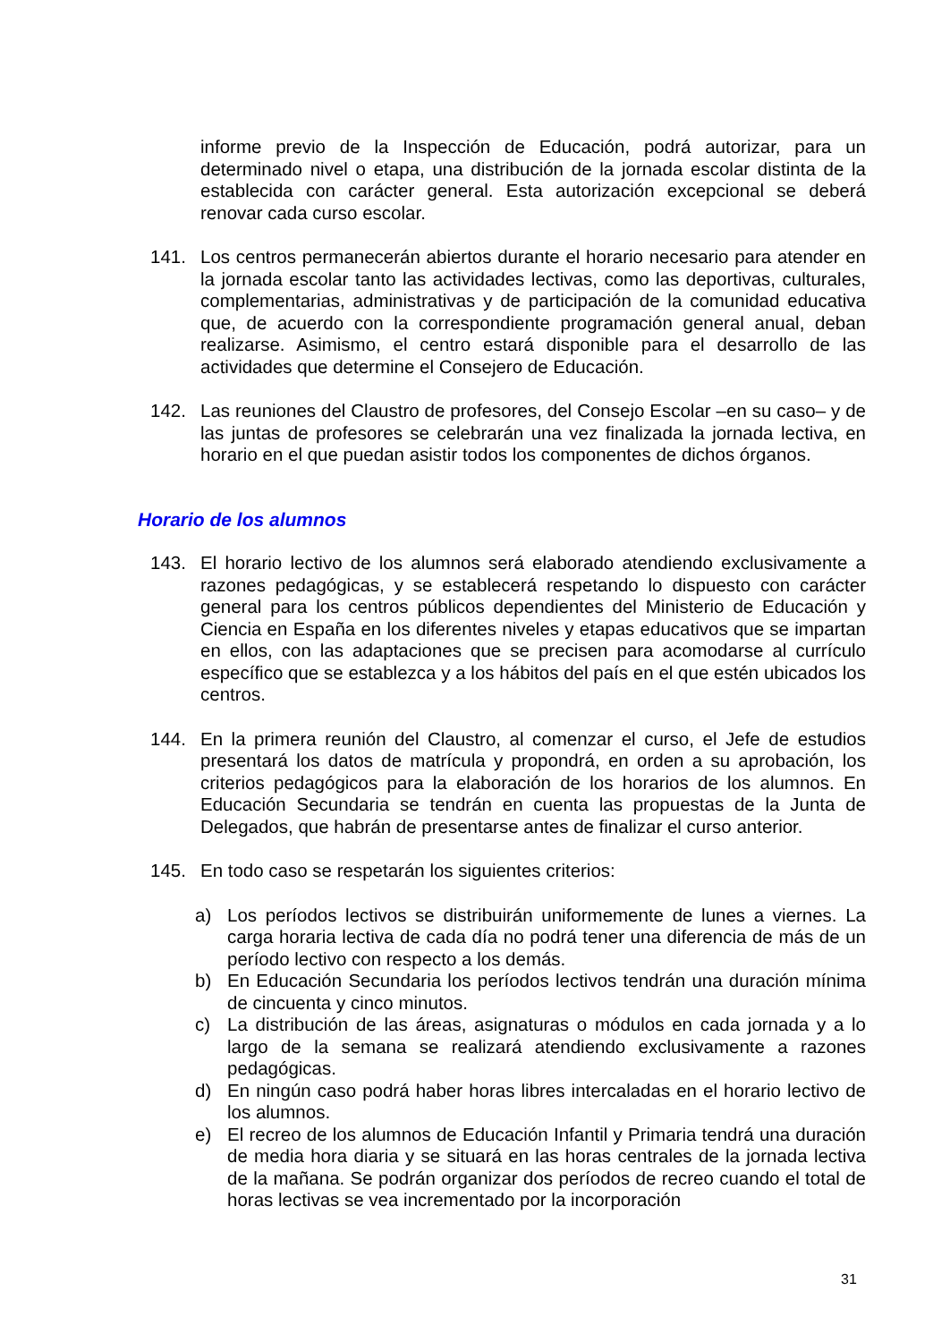informe previo de la Inspección de Educación, podrá autorizar, para un determinado nivel o etapa, una distribución de la jornada escolar distinta de la establecida con carácter general. Esta autorización excepcional se deberá renovar cada curso escolar.
141. Los centros permanecerán abiertos durante el horario necesario para atender en la jornada escolar tanto las actividades lectivas, como las deportivas, culturales, complementarias, administrativas y de participación de la comunidad educativa que, de acuerdo con la correspondiente programación general anual, deban realizarse. Asimismo, el centro estará disponible para el desarrollo de las actividades que determine el Consejero de Educación.
142. Las reuniones del Claustro de profesores, del Consejo Escolar –en su caso– y de las juntas de profesores se celebrarán una vez finalizada la jornada lectiva, en horario en el que puedan asistir todos los componentes de dichos órganos.
Horario de los alumnos
143. El horario lectivo de los alumnos será elaborado atendiendo exclusivamente a razones pedagógicas, y se establecerá respetando lo dispuesto con carácter general para los centros públicos dependientes del Ministerio de Educación y Ciencia en España en los diferentes niveles y etapas educativos que se impartan en ellos, con las adaptaciones que se precisen para acomodarse al currículo específico que se establezca y a los hábitos del país en el que estén ubicados los centros.
144. En la primera reunión del Claustro, al comenzar el curso, el Jefe de estudios presentará los datos de matrícula y propondrá, en orden a su aprobación, los criterios pedagógicos para la elaboración de los horarios de los alumnos. En Educación Secundaria se tendrán en cuenta las propuestas de la Junta de Delegados, que habrán de presentarse antes de finalizar el curso anterior.
145. En todo caso se respetarán los siguientes criterios:
a) Los períodos lectivos se distribuirán uniformemente de lunes a viernes. La carga horaria lectiva de cada día no podrá tener una diferencia de más de un período lectivo con respecto a los demás.
b) En Educación Secundaria los períodos lectivos tendrán una duración mínima de cincuenta y cinco minutos.
c) La distribución de las áreas, asignaturas o módulos en cada jornada y a lo largo de la semana se realizará atendiendo exclusivamente a razones pedagógicas.
d) En ningún caso podrá haber horas libres intercaladas en el horario lectivo de los alumnos.
e) El recreo de los alumnos de Educación Infantil y Primaria tendrá una duración de media hora diaria y se situará en las horas centrales de la jornada lectiva de la mañana. Se podrán organizar dos períodos de recreo cuando el total de horas lectivas se vea incrementado por la incorporación
31